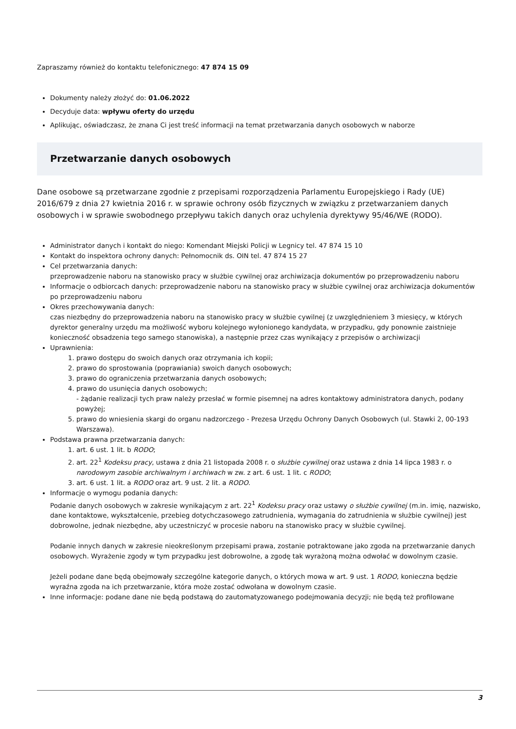Zapraszamy również do kontaktu telefonicznego: 47 874 15 09
Dokumenty należy złożyć do: 01.06.2022
Decyduje data: wpływu oferty do urzędu
Aplikując, oświadczasz, że znana Ci jest treść informacji na temat przetwarzania danych osobowych w naborze
Przetwarzanie danych osobowych
Dane osobowe są przetwarzane zgodnie z przepisami rozporządzenia Parlamentu Europejskiego i Rady (UE) 2016/679 z dnia 27 kwietnia 2016 r. w sprawie ochrony osób fizycznych w związku z przetwarzaniem danych osobowych i w sprawie swobodnego przepływu takich danych oraz uchylenia dyrektywy 95/46/WE (RODO).
Administrator danych i kontakt do niego: Komendant Miejski Policji w Legnicy tel. 47 874 15 10
Kontakt do inspektora ochrony danych: Pełnomocnik ds. OIN tel. 47 874 15 27
Cel przetwarzania danych:
przeprowadzenie naboru na stanowisko pracy w służbie cywilnej oraz archiwizacja dokumentów po przeprowadzeniu naboru
Informacje o odbiorcach danych: przeprowadzenie naboru na stanowisko pracy w służbie cywilnej oraz archiwizacja dokumentów po przeprowadzeniu naboru
Okres przechowywania danych:
czas niezbędny do przeprowadzenia naboru na stanowisko pracy w służbie cywilnej (z uwzględnieniem 3 miesięcy, w których dyrektor generalny urzędu ma możliwość wyboru kolejnego wyłonionego kandydata, w przypadku, gdy ponownie zaistnieje konieczność obsadzenia tego samego stanowiska), a następnie przez czas wynikający z przepisów o archiwizacji
Uprawnienia:
1. prawo dostępu do swoich danych oraz otrzymania ich kopii;
2. prawo do sprostowania (poprawiania) swoich danych osobowych;
3. prawo do ograniczenia przetwarzania danych osobowych;
4. prawo do usunięcia danych osobowych;
- żądanie realizacji tych praw należy przesłać w formie pisemnej na adres kontaktowy administratora danych, podany powyżej;
5. prawo do wniesienia skargi do organu nadzorczego - Prezesa Urzędu Ochrony Danych Osobowych (ul. Stawki 2, 00-193 Warszawa).
Podstawa prawna przetwarzania danych:
1. art. 6 ust. 1 lit. b RODO;
2. art. 22<sup>1</sup> Kodeksu pracy, ustawa z dnia 21 listopada 2008 r. o służbie cywilnej oraz ustawa z dnia 14 lipca 1983 r. o narodowym zasobie archiwalnym i archiwach w zw. z art. 6 ust. 1 lit. c RODO;
3. art. 6 ust. 1 lit. a RODO oraz art. 9 ust. 2 lit. a RODO.
Informacje o wymogu podania danych:
Podanie danych osobowych w zakresie wynikającym z art. 22<sup>1</sup> Kodeksu pracy oraz ustawy o służbie cywilnej (m.in. imię, nazwisko, dane kontaktowe, wykształcenie, przebieg dotychczasowego zatrudnienia, wymagania do zatrudnienia w służbie cywilnej) jest dobrowolne, jednak niezbędne, aby uczestniczyć w procesie naboru na stanowisko pracy w służbie cywilnej.
Podanie innych danych w zakresie nieokreślonym przepisami prawa, zostanie potraktowane jako zgoda na przetwarzanie danych osobowych. Wyrażenie zgody w tym przypadku jest dobrowolne, a zgodę tak wyrażoną można odwołać w dowolnym czasie.
Jeżeli podane dane będą obejmowały szczególne kategorie danych, o których mowa w art. 9 ust. 1 RODO, konieczna będzie wyraźna zgoda na ich przetwarzanie, która może zostać odwołana w dowolnym czasie.
Inne informacje: podane dane nie będą podstawą do zautomatyzowanego podejmowania decyzji; nie będą też profilowane
3